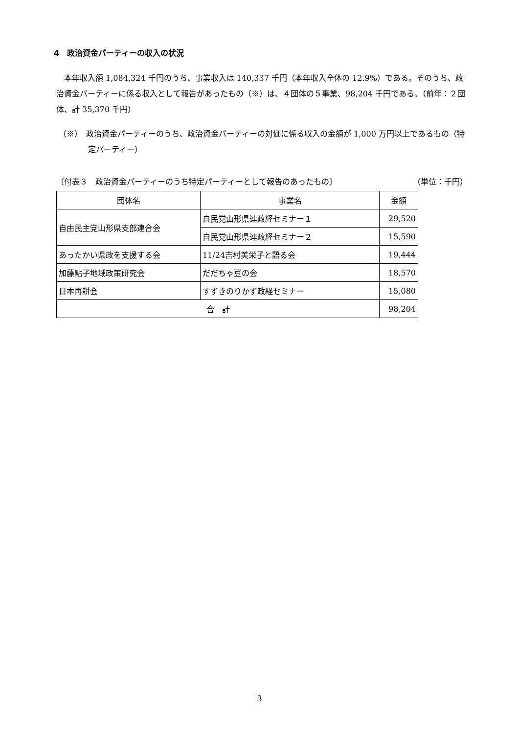4　政治資金パーティーの収入の状況
　本年収入額 1,084,324 千円のうち、事業収入は 140,337 千円（本年収入全体の 12.9%）である。そのうち、政治資金パーティーに係る収入として報告があったもの（※）は、４団体の５事業、98,204 千円である。（前年：２団体、計 35,370 千円）
（※）　政治資金パーティーのうち、政治資金パーティーの対価に係る収入の金額が 1,000 万円以上であるもの（特定パーティー）
〔付表３　政治資金パーティーのうち特定パーティーとして報告のあったもの〕 （単位：千円）
| 団体名 | 事業名 | 金額 |
| --- | --- | --- |
| 自由民主党山形県支部連合会 | 自民党山形県連政経セミナー１ | 29,520 |
| | 自民党山形県連政経セミナー２ | 15,590 |
| あったかい県政を支援する会 | 11/24吉村美栄子と語る会 | 19,444 |
| 加藤鮎子地域政策研究会 | だだちゃ豆の会 | 18,570 |
| 日本再耕会 | すずきのりかず政経セミナー | 15,080 |
| 合 計 | | 98,204 |
3